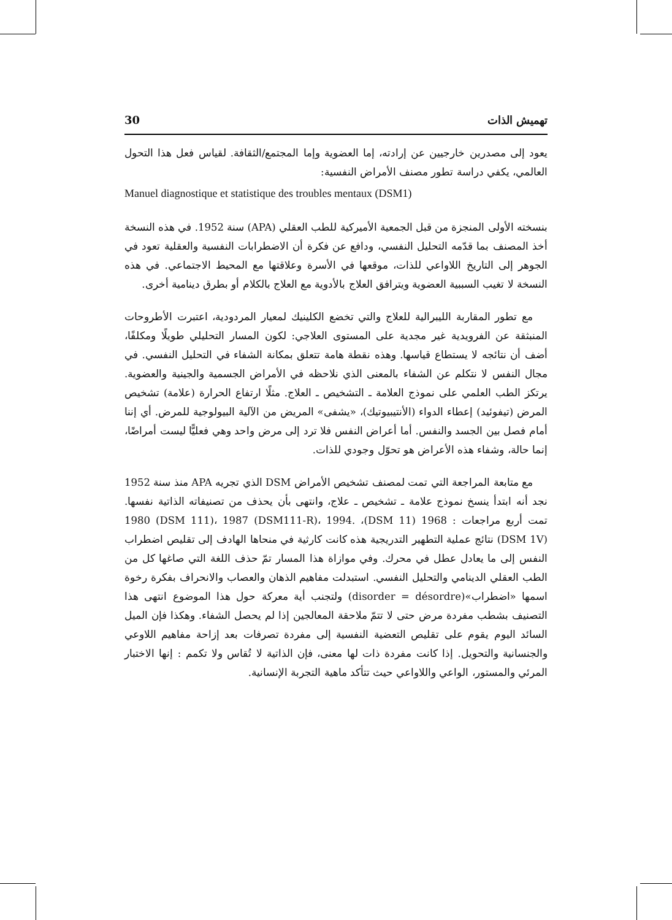تهميش الذات 30
يعود إلى مصدرين خارجيين عن إرادته، إما العضوية وإما المجتمع/الثقافة. لقياس فعل هذا التحول العالمي، يكفي دراسة تطور مصنف الأمراض النفسية:
Manuel diagnostique et statistique des troubles mentaux (DSM1)
بنسخته الأولى المنجزة من قبل الجمعية الأميركية للطب العقلي (APA) سنة 1952. في هذه النسخة أخذ المصنف بما قدّمه التحليل النفسي، ودافع عن فكرة أن الاضطرابات النفسية والعقلية تعود في الجوهر إلى التاريخ اللاواعي للذات، موقعها في الأسرة وعلاقتها مع المحيط الاجتماعي. في هذه النسخة لا تغيب السببية العضوية ويترافق العلاج بالأدوية مع العلاج بالكلام أو بطرق دينامية أخرى.
مع تطور المقاربة الليبرالية للعلاج والتي تخضع الكلينيك لمعيار المردودية، اعتبرت الأطروحات المنبثقة عن الفرويدية غير مجدية على المستوى العلاجي: لكون المسار التحليلي طويلًا ومكلفًا، أضف أن نتائجه لا يستطاع قياسها. وهذه نقطة هامة تتعلق بمكانة الشفاء في التحليل النفسي. في مجال النفس لا نتكلم عن الشفاء بالمعنى الذي نلاحظه في الأمراض الجسمية والجينية والعضوية. يرتكز الطب العلمي على نموذج العلامة ـ التشخيص ـ العلاج. مثلًا ارتفاع الحرارة (علامة) تشخيص المرض (تيفوئيد) إعطاء الدواء (الأنتيبيوتيك)، «يشفى» المريض من الآلية البيولوجية للمرض. أي إننا أمام فصل بين الجسد والنفس. أما أعراض النفس فلا ترد إلى مرض واحد وهي فعليًّا ليست أمراضًا، إنما حالة، وشفاء هذه الأعراض هو تحوّل وجودي للذات.
مع متابعة المراجعة التي تمت لمصنف تشخيص الأمراض DSM الذي تجريه APA منذ سنة 1952 نجد أنه ابتدأ ينسخ نموذج علامة ـ تشخيص ـ علاج، وانتهى بأن يحذف من تصنيفاته الذاتية نفسها. تمت أربع مراجعات : 1968 (DSM 11)، 1980 (DSM 111)، 1987 (DSM111-R)، 1994. (DSM 1V) نتائج عملية التطهير التدريجية هذه كانت كارثية في منحاها الهادف إلى تقليص اضطراب النفس إلى ما يعادل عطل في محرك. وفي موازاة هذا المسار تمّ حذف اللغة التي صاغها كل من الطب العقلي الدينامي والتحليل النفسي. استبدلت مفاهيم الذهان والعصاب والانحراف بفكرة رخوة اسمها «اضطراب»(disorder = désordre) ولتجنب أية معركة حول هذا الموضوع انتهى هذا التصنيف بشطب مفردة مرض حتى لا تتمّ ملاحقة المعالجين إذا لم يحصل الشفاء. وهكذا فإن الميل السائد اليوم يقوم على تقليص التعضية النفسية إلى مفردة تصرفات بعد إزاحة مفاهيم اللاوعي والجنسانية والتحويل. إذا كانت مفردة ذات لها معنى، فإن الذاتية لا تُقاس ولا تكمم : إنها الاختبار المرئي والمستور، الواعي واللاواعي حيث تتأكد ماهية التجربة الإنسانية.